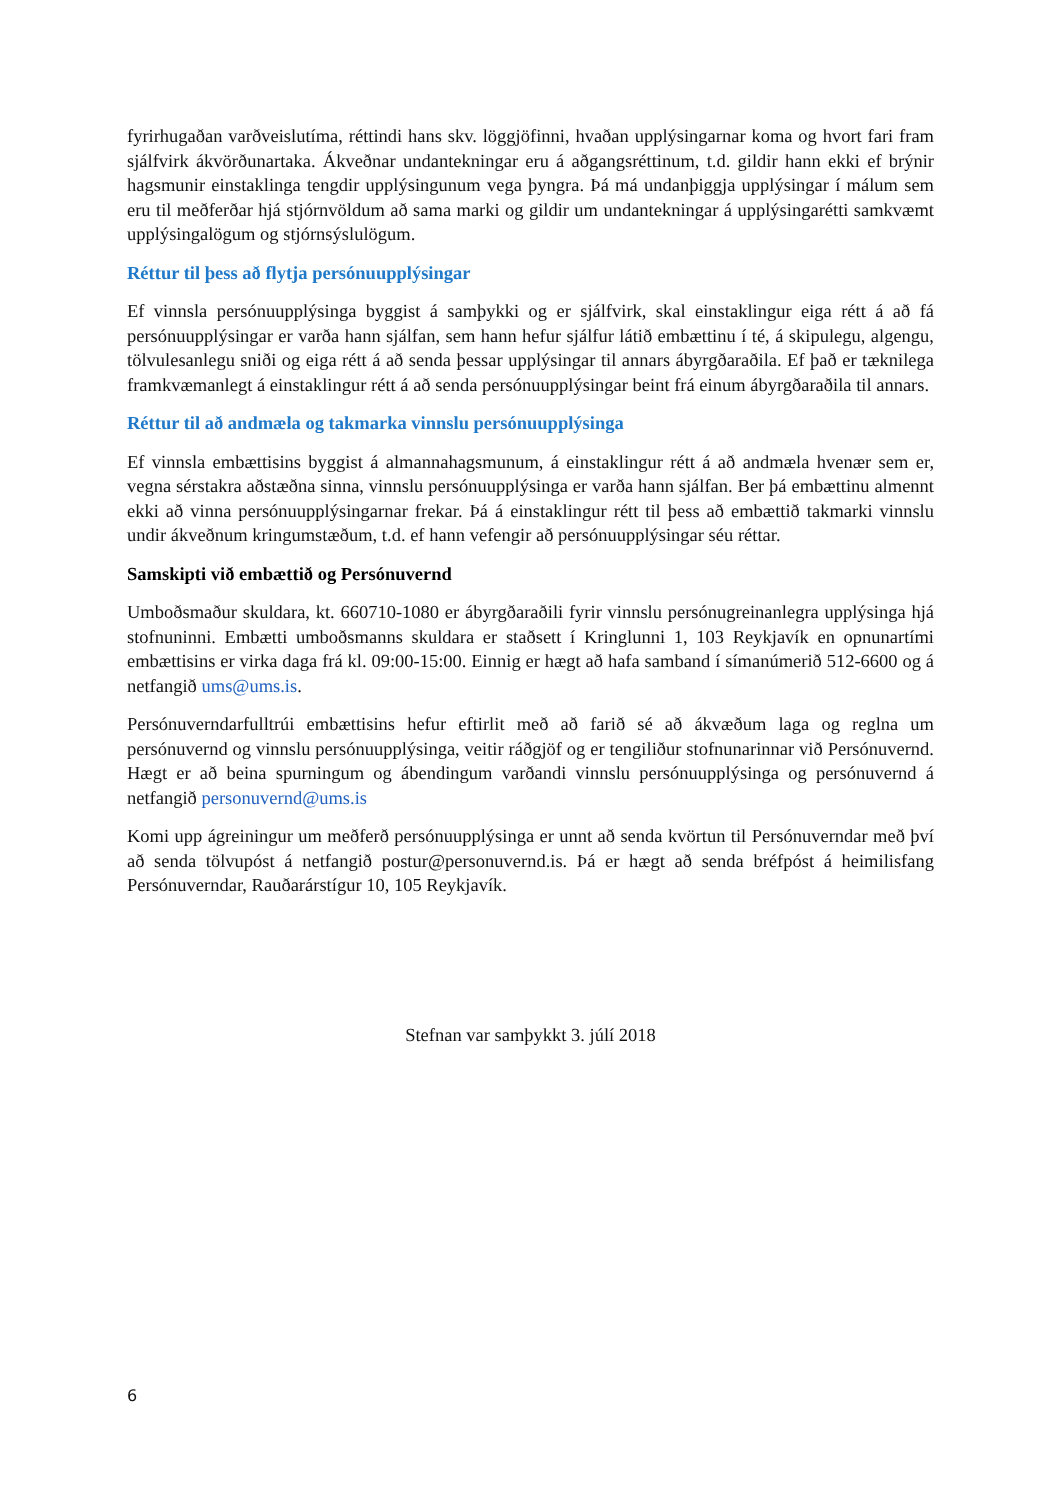fyrirhugaðan varðveislutíma, réttindi hans skv. löggjöfinni, hvaðan upplýsingarnar koma og hvort fari fram sjálfvirk ákvörðunartaka. Ákveðnar undantekningar eru á aðgangsréttinum, t.d. gildir hann ekki ef brýnir hagsmunir einstaklinga tengdir upplýsingunum vega þyngra. Þá má undanþiggja upplýsingar í málum sem eru til meðferðar hjá stjórnvöldum að sama marki og gildir um undantekningar á upplýsingarétti samkvæmt upplýsingalögum og stjórnsýslulögum.
Réttur til þess að flytja persónuupplýsingar
Ef vinnsla persónuupplýsinga byggist á samþykki og er sjálfvirk, skal einstaklingur eiga rétt á að fá persónuupplýsingar er varða hann sjálfan, sem hann hefur sjálfur látið embættinu í té, á skipulegu, algengu, tölvulesanlegu sniði og eiga rétt á að senda þessar upplýsingar til annars ábyrgðaraðila. Ef það er tæknilega framkvæmanlegt á einstaklingur rétt á að senda persónuupplýsingar beint frá einum ábyrgðaraðila til annars.
Réttur til að andmæla og takmarka vinnslu persónuupplýsinga
Ef vinnsla embættisins byggist á almannahagsmunum, á einstaklingur rétt á að andmæla hvenær sem er, vegna sérstakra aðstæðna sinna, vinnslu persónuupplýsinga er varða hann sjálfan. Ber þá embættinu almennt ekki að vinna persónuupplýsingarnar frekar. Þá á einstaklingur rétt til þess að embættið takmarki vinnslu undir ákveðnum kringumstæðum, t.d. ef hann vefengir að persónuupplýsingar séu réttar.
Samskipti við embættið og Persónuvernd
Umboðsmaður skuldara, kt. 660710-1080 er ábyrgðaraðili fyrir vinnslu persónugreinanlegra upplýsinga hjá stofnuninni. Embætti umboðsmanns skuldara er staðsett í Kringlunni 1, 103 Reykjavík en opnunartími embættisins er virka daga frá kl. 09:00-15:00. Einnig er hægt að hafa samband í símanúmerið 512-6600 og á netfangið ums@ums.is.
Persónuverndarfulltrúi embættisins hefur eftirlit með að farið sé að ákvæðum laga og reglna um persónuvernd og vinnslu persónuupplýsinga, veitir ráðgjöf og er tengiliður stofnunarinnar við Persónuvernd. Hægt er að beina spurningum og ábendingum varðandi vinnslu persónuupplýsinga og persónuvernd á netfangið personuvernd@ums.is
Komi upp ágreiningur um meðferð persónuupplýsinga er unnt að senda kvörtun til Persónuverndar með því að senda tölvupóst á netfangið postur@personuvernd.is. Þá er hægt að senda bréfpóst á heimilisfang Persónuverndar, Rauðarárstígur 10, 105 Reykjavík.
Stefnan var samþykkt 3. júlí 2018
6